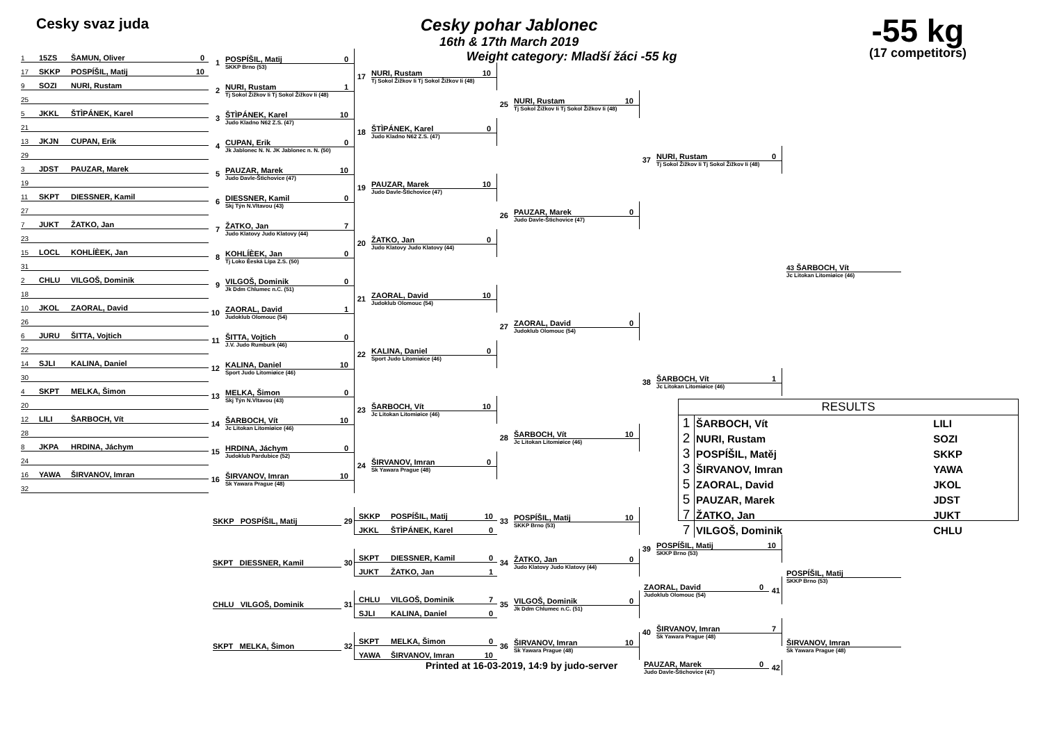Cesky svaz juda Cesky pohar Jablonec
16th & 17th March 2019
Weight category: Mladší žáci -55 kg
-55 kg
(17 competitors)
1 15ZS ŠAMUN, Oliver 0
17 SKKP POSPÍŠIL, Matij 10
9 SOZI NURI, Rustam
25
5 JKKL ŠTÌPÁNEK, Karel
21
13 JKJN CUPAN, Erik
29
3 JDST PAUZAR, Marek
19
11 SKPT DIESSNER, Kamil
27
7 JUKT ŽATKO, Jan
23
15 LOCL KOHLÍÈEK, Jan
31
2 CHLU VILGOŠ, Dominik
18
10 JKOL ZAORAL, David
26
6 JURU ŠITTA, Vojtich
22
14 SJLI KALINA, Daniel
30
4 SKPT MELKA, Šimon
20
12 LILI ŠARBOCH, Vít
28
8 JKPA HRDINA, Jáchym
24
16 YAWA ŠIRVANOV, Imran
32
1 POSPÍŠIL, Matij 0
SKKP Brno (53)
2 NURI, Rustam 1
Tj Sokol Žižkov Ii Tj Sokol Žižkov Ii (48)
3 ŠTÌPÁNEK, Karel 10
Judo Kladno N62 Z.S. (47)
4 CUPAN, Erik 0
Jk Jablonec N. N. JK Jablonec n. N. (50)
5 PAUZAR, Marek 10
Judo Davle-Štìchovice (47)
6 DIESSNER, Kamil 0
Skj Týn N.Vltavou (43)
7 ŽATKO, Jan 7
Judo Klatovy Judo Klatovy (44)
8 KOHLÍÈEK, Jan 0
Tj Loko Èeská Lípa Z.S. (50)
9 VILGOŠ, Dominik 0
Jk Ddm Chlumec n.C. (51)
10 ZAORAL, David 1
Judoklub Olomouc (54)
11 ŠITTA, Vojtich 0
J.V. Judo Rumburk (46)
12 KALINA, Daniel 10
Sport Judo Litomiøice (46)
13 MELKA, Šimon 0
Skj Týn N.Vltavou (43)
14 ŠARBOCH, Vít 10
Jc Litokan Litomiøice (46)
15 HRDINA, Jáchym 0
Judoklub Pardubice (52)
16 ŠIRVANOV, Imran 10
Sk Yawara Prague (48)
17 NURI, Rustam 10
Tj Sokol Žižkov Ii Tj Sokol Žižkov Ii (48)
18 ŠTÌPÁNEK, Karel 0
Judo Kladno N62 Z.S. (47)
19 PAUZAR, Marek 10
Judo Davle-Štìchovice (47)
20 ŽATKO, Jan 0
Judo Klatovy Judo Klatovy (44)
21 ZAORAL, David 10
Judoklub Olomouc (54)
22 KALINA, Daniel 0
Sport Judo Litomiøice (46)
23 ŠARBOCH, Vít 10
Jc Litokan Litomiøice (46)
24 ŠIRVANOV, Imran 0
Sk Yawara Prague (48)
25 NURI, Rustam 10
Tj Sokol Žižkov Ii Tj Sokol Žižkov Ii (48)
26 PAUZAR, Marek 0
Judo Davle-Štìchovice (47)
27 ZAORAL, David 0
Judoklub Olomouc (54)
28 ŠARBOCH, Vít 10
Jc Litokan Litomiøice (46)
37 NURI, Rustam 0
Tj Sokol Žižkov Ii Tj Sokol Žižkov Ii (48)
38 ŠARBOCH, Vít 1
Jc Litokan Litomiøice (46)
43 ŠARBOCH, Vít
Jc Litokan Litomiøice (46)
| RESULTS | | |
| --- | --- | --- |
| 1 | ŠARBOCH, Vít | LILI |
| 2 | NURI, Rustam | SOZI |
| 3 | POSPÍŠIL, Matěj | SKKP |
| 3 | ŠIRVANOV, Imran | YAWA |
| 5 | ZAORAL, David | JKOL |
| 5 | PAUZAR, Marek | JDST |
| 7 | ŽATKO, Jan | JUKT |
| 7 | VILGOŠ, Dominik | CHLU |
SKKP POSPÍŠIL, Matij 29
SKPT DIESSNER, Kamil 30
CHLU VILGOŠ, Dominik 31
SKPT MELKA, Šimon 32
SKKP POSPÍŠIL, Matij 10
JKKL ŠTÌPÁNEK, Karel 0
SKPT DIESSNER, Kamil 0
JUKT ŽATKO, Jan 1
CHLU VILGOŠ, Dominik 7
SJLI KALINA, Daniel 0
SKPT MELKA, Šimon 0
YAWA ŠIRVANOV, Imran 10
33 POSPÍŠIL, Matij 10
SKKP Brno (53)
34 ŽATKO, Jan 0
Judo Klatovy Judo Klatovy (44)
35 VILGOŠ, Dominik 0
Jk Ddm Chlumec n.C. (51)
36 ŠIRVANOV, Imran 10
Sk Yawara Prague (48)
39 POSPÍŠIL, Matij 10
SKKP Brno (53)
ZAORAL, David 0
Judoklub Olomouc (54)
41
40 ŠIRVANOV, Imran 7
Sk Yawara Prague (48)
PAUZAR, Marek 0
Judo Davle-Štìchovice (47)
42
POSPÍŠIL, Matij
SKKP Brno (53)
ŠIRVANOV, Imran
Sk Yawara Prague (48)
Printed at 16-03-2019, 14:9 by judo-server